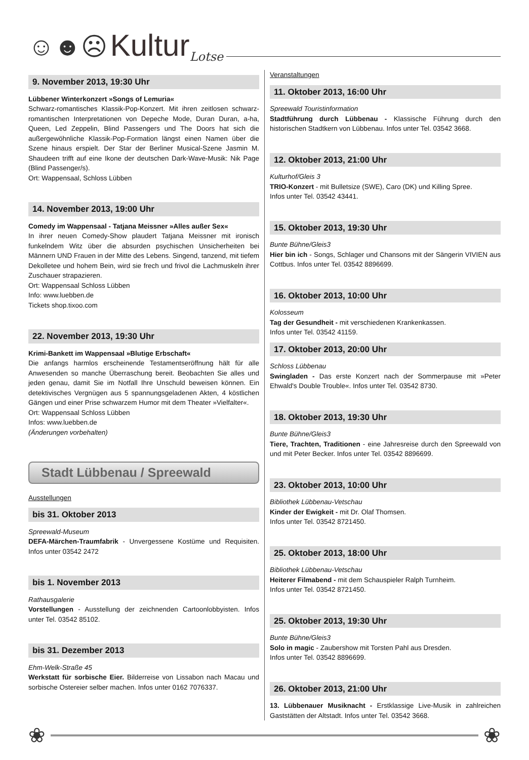☺☻☹ Kultur Lotse
9. November 2013, 19:30 Uhr
Lübbener Winterkonzert »Songs of Lemuria«
Schwarz-romantisches Klassik-Pop-Konzert. Mit ihren zeitlosen schwarz-romantischen Interpretationen von Depeche Mode, Duran Duran, a-ha, Queen, Led Zeppelin, Blind Passengers und The Doors hat sich die außergewöhnliche Klassik-Pop-Formation längst einen Namen über die Szene hinaus erspielt. Der Star der Berliner Musical-Szene Jasmin M. Shaudeen trifft auf eine Ikone der deutschen Dark-Wave-Musik: Nik Page (Blind Passenger/s).
Ort: Wappensaal, Schloss Lübben
14. November 2013, 19:00 Uhr
Comedy im Wappensaal - Tatjana Meissner »Alles außer Sex«
In ihrer neuen Comedy-Show plaudert Tatjana Meissner mit ironisch funkelndem Witz über die absurden psychischen Unsicherheiten bei Männern UND Frauen in der Mitte des Lebens. Singend, tanzend, mit tiefem Dekolletee und hohem Bein, wird sie frech und frivol die Lachmuskeln ihrer Zuschauer strapazieren.
Ort: Wappensaal Schloss Lübben
Info: www.luebben.de
Tickets shop.tixoo.com
22. November 2013, 19:30 Uhr
Krimi-Bankett im Wappensaal »Blutige Erbschaft«
Die anfangs harmlos erscheinende Testamentseröffnung hält für alle Anwesenden so manche Überraschung bereit. Beobachten Sie alles und jeden genau, damit Sie im Notfall Ihre Unschuld beweisen können. Ein detektivisches Vergnügen aus 5 spannungsgeladenen Akten, 4 köstlichen Gängen und einer Prise schwarzem Humor mit dem Theater »Vielfalter«.
Ort: Wappensaal Schloss Lübben
Infos: www.luebben.de
(Änderungen vorbehalten)
Stadt Lübbenau / Spreewald
Ausstellungen
bis 31. Oktober 2013
Spreewald-Museum
DEFA-Märchen-Traumfabrik - Unvergessene Kostüme und Requisiten. Infos unter 03542 2472
bis 1. November 2013
Rathausgalerie
Vorstellungen - Ausstellung der zeichnenden Cartoonlobbyisten. Infos unter Tel. 03542 85102.
bis 31. Dezember 2013
Ehm-Welk-Straße 45
Werkstatt für sorbische Eier. Bilderreise von Lissabon nach Macau und sorbische Ostereier selber machen. Infos unter 0162 7076337.
Veranstaltungen
11. Oktober 2013, 16:00 Uhr
Spreewald Touristinformation
Stadtführung durch Lübbenau - Klassische Führung durch den historischen Stadtkern von Lübbenau. Infos unter Tel. 03542 3668.
12. Oktober 2013, 21:00 Uhr
Kulturhof/Gleis 3
TRIO-Konzert - mit Bulletsize (SWE), Caro (DK) und Killing Spree.
Infos unter Tel. 03542 43441.
15. Oktober 2013, 19:30 Uhr
Bunte Bühne/Gleis3
Hier bin ich - Songs, Schlager und Chansons mit der Sängerin VIVIEN aus Cottbus. Infos unter Tel. 03542 8896699.
16. Oktober 2013, 10:00 Uhr
Kolosseum
Tag der Gesundheit - mit verschiedenen Krankenkassen.
Infos unter Tel. 03542 41159.
17. Oktober 2013, 20:00 Uhr
Schloss Lübbenau
Swingladen - Das erste Konzert nach der Sommerpause mit »Peter Ehwald's Double Trouble«. Infos unter Tel. 03542 8730.
18. Oktober 2013, 19:30 Uhr
Bunte Bühne/Gleis3
Tiere, Trachten, Traditionen - eine Jahresreise durch den Spreewald von und mit Peter Becker. Infos unter Tel. 03542 8896699.
23. Oktober 2013, 10:00 Uhr
Bibliothek Lübbenau-Vetschau
Kinder der Ewigkeit - mit Dr. Olaf Thomsen.
Infos unter Tel. 03542 8721450.
25. Oktober 2013, 18:00 Uhr
Bibliothek Lübbenau-Vetschau
Heiterer Filmabend - mit dem Schauspieler Ralph Turnheim.
Infos unter Tel. 03542 8721450.
25. Oktober 2013, 19:30 Uhr
Bunte Bühne/Gleis3
Solo in magic - Zaubershow mit Torsten Pahl aus Dresden.
Infos unter Tel. 03542 8896699.
26. Oktober 2013, 21:00 Uhr
13. Lübbenauer Musiknacht - Erstklassige Live-Musik in zahlreichen Gaststätten der Altstadt. Infos unter Tel. 03542 3668.
❀ ❀